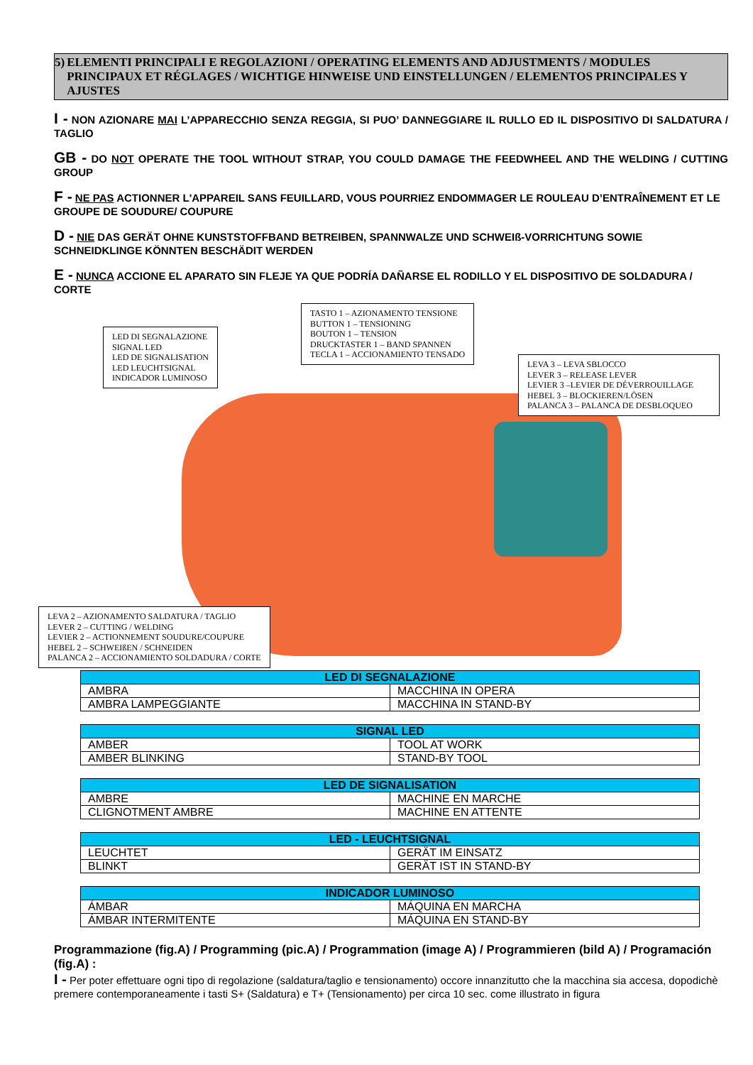5) ELEMENTI PRINCIPALI E REGOLAZIONI / OPERATING ELEMENTS AND ADJUSTMENTS / MODULES PRINCIPAUX ET RÉGLAGES / WICHTIGE HINWEISE UND EINSTELLUNGEN / ELEMENTOS PRINCIPALES Y AJUSTES
I - NON AZIONARE MAI L’APPARECCHIO SENZA REGGIA, SI PUO’ DANNEGGIARE IL RULLO ED IL DISPOSITIVO DI SALDATURA / TAGLIO
GB - DO NOT OPERATE THE TOOL WITHOUT STRAP, YOU COULD DAMAGE THE FEEDWHEEL AND THE WELDING / CUTTING GROUP
F - NE PAS ACTIONNER L'APPAREIL SANS FEUILLARD, VOUS POURRIEZ ENDOMMAGER LE ROULEAU D’ENTRAÎNEMENT ET LE GROUPE DE SOUDURE/ COUPURE
D - NIE DAS GERÄT OHNE KUNSTSTOFFBAND BETREIBEN, SPANNWALZE UND SCHWEIß-VORRICHTUNG SOWIE SCHNEIDKLINGE KÖNNTEN BESCHÄDIT WERDEN
E - NUNCA ACCIONE EL APARATO SIN FLEJE YA QUE PODRÍA DAÑARSE EL RODILLO Y EL DISPOSITIVO DE SOLDADURA / CORTE
LED DI SEGNALAZIONE
SIGNAL LED
LED DE SIGNALISATION
LED LEUCHTSIGNAL
INDICADOR LUMINOSO
TASTO 1 – AZIONAMENTO TENSIONE
BUTTON 1 – TENSIONING
BOUTON 1 – TENSION
DRUCKTASTER 1 – BAND SPANNEN
TECLA 1 – ACCIONAMIENTO TENSADO
LEVA 3 – LEVA SBLOCCO
LEVER 3 – RELEASE LEVER
LEVIER 3 –LEVIER DE DÉVERROUILLAGE
HEBEL 3 – BLOCKIEREN/LÖSEN
PALANCA 3 – PALANCA DE DESBLOQUEO
LEVA 2 – AZIONAMENTO SALDATURA / TAGLIO
LEVER 2 – CUTTING / WELDING
LEVIER 2 – ACTIONNEMENT SOUDURE/COUPURE
HEBEL 2 – SCHWEIßEN / SCHNEIDEN
PALANCA 2 – ACCIONAMIENTO SOLDADURA / CORTE
| LED DI SEGNALAZIONE | |
| --- | --- |
| AMBRA | MACCHINA IN OPERA |
| AMBRA LAMPEGGIANTE | MACCHINA IN STAND-BY |
| SIGNAL LED | |
| --- | --- |
| AMBER | TOOL AT WORK |
| AMBER BLINKING | STAND-BY TOOL |
| LED DE SIGNALISATION | |
| --- | --- |
| AMBRE | MACHINE EN MARCHE |
| CLIGNOTMENT AMBRE | MACHINE EN ATTENTE |
| LED - LEUCHTSIGNAL | |
| --- | --- |
| LEUCHTET | GERÄT IM EINSATZ |
| BLINKT | GERÄT IST IN STAND-BY |
| INDICADOR LUMINOSO | |
| --- | --- |
| ÁMBAR | MÁQUINA EN MARCHA |
| ÁMBAR INTERMITENTE | MÁQUINA EN STAND-BY |
Programmazione (fig.A) / Programming (pic.A) / Programmation (image A) / Programmieren (bild A) / Programación (fig.A) :
I - Per poter effettuare ogni tipo di regolazione (saldatura/taglio e tensionamento) occore innanzitutto che la macchina sia accesa, dopodichè premere contemporaneamente i tasti S+ (Saldatura) e T+ (Tensionamento) per circa 10 sec. come illustrato in figura